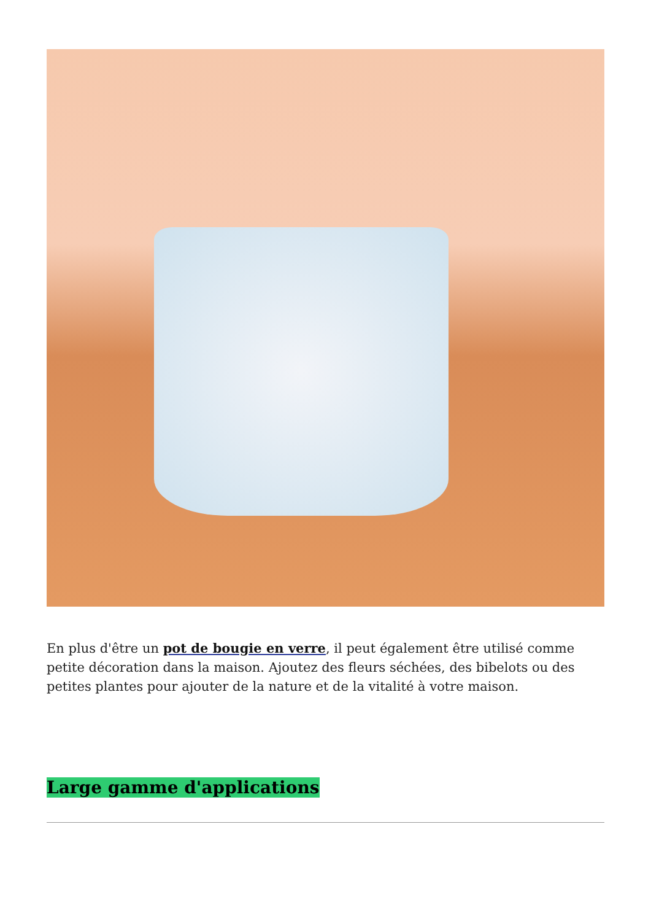En plus d'être un pot de bougie en verre, il peut également être utilisé comme petite décoration dans la maison. Ajoutez des fleurs séchées, des bibelots ou des petites plantes pour ajouter de la nature et de la vitalité à votre maison.
Large gamme d'applications